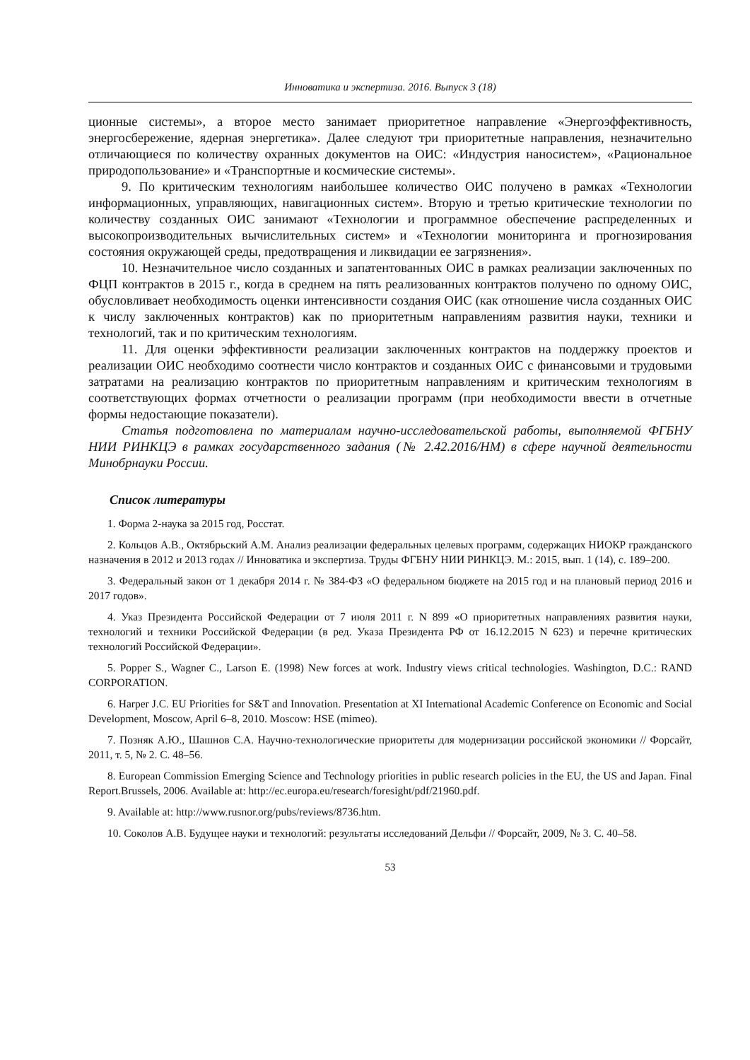Инноватика и экспертиза. 2016. Выпуск 3 (18)
ционные системы», а второе место занимает приоритетное направление «Энергоэффективность, энергосбережение, ядерная энергетика». Далее следуют три приоритетные направления, незначительно отличающиеся по количеству охранных документов на ОИС: «Индустрия наносистем», «Рациональное природопользование» и «Транспортные и космические системы».
9. По критическим технологиям наибольшее количество ОИС получено в рамках «Технологии информационных, управляющих, навигационных систем». Вторую и третью критические технологии по количеству созданных ОИС занимают «Технологии и программное обеспечение распределенных и высокопроизводительных вычислительных систем» и «Технологии мониторинга и прогнозирования состояния окружающей среды, предотвращения и ликвидации ее загрязнения».
10. Незначительное число созданных и запатентованных ОИС в рамках реализации заключенных по ФЦП контрактов в 2015 г., когда в среднем на пять реализованных контрактов получено по одному ОИС, обусловливает необходимость оценки интенсивности создания ОИС (как отношение числа созданных ОИС к числу заключенных контрактов) как по приоритетным направлениям развития науки, техники и технологий, так и по критическим технологиям.
11. Для оценки эффективности реализации заключенных контрактов на поддержку проектов и реализации ОИС необходимо соотнести число контрактов и созданных ОИС с финансовыми и трудовыми затратами на реализацию контрактов по приоритетным направлениям и критическим технологиям в соответствующих формах отчетности о реализации программ (при необходимости ввести в отчетные формы недостающие показатели).
Статья подготовлена по материалам научно-исследовательской работы, выполняемой ФГБНУ НИИ РИНКЦЭ в рамках государственного задания (№ 2.42.2016/НМ) в сфере научной деятельности Минобрнауки России.
Список литературы
1. Форма 2-наука за 2015 год, Росстат.
2. Кольцов А.В., Октябрьский А.М. Анализ реализации федеральных целевых программ, содержащих НИОКР гражданского назначения в 2012 и 2013 годах // Инноватика и экспертиза. Труды ФГБНУ НИИ РИНКЦЭ. М.: 2015, вып. 1 (14), с. 189–200.
3. Федеральный закон от 1 декабря 2014 г. № 384-ФЗ «О федеральном бюджете на 2015 год и на плановый период 2016 и 2017 годов».
4. Указ Президента Российской Федерации от 7 июля 2011 г. N 899 «О приоритетных направлениях развития науки, технологий и техники Российской Федерации (в ред. Указа Президента РФ от 16.12.2015 N 623) и перечне критических технологий Российской Федерации».
5. Popper S., Wagner C., Larson E. (1998) New forces at work. Industry views critical technologies. Washington, D.C.: RAND CORPORATION.
6. Harper J.C. EU Priorities for S&T and Innovation. Presentation at XI International Academic Conference on Economic and Social Development, Moscow, April 6–8, 2010. Moscow: HSE (mimeo).
7. Позняк А.Ю., Шашнов С.А. Научно-технологические приоритеты для модернизации российской экономики // Форсайт, 2011, т. 5, № 2. С. 48–56.
8. European Commission Emerging Science and Technology priorities in public research policies in the EU, the US and Japan. Final Report.Brussels, 2006. Available at: http://ec.europa.eu/research/foresight/pdf/21960.pdf.
9. Available at: http://www.rusnor.org/pubs/reviews/8736.htm.
10. Соколов А.В. Будущее науки и технологий: результаты исследований Дельфи // Форсайт, 2009, № 3. С. 40–58.
53